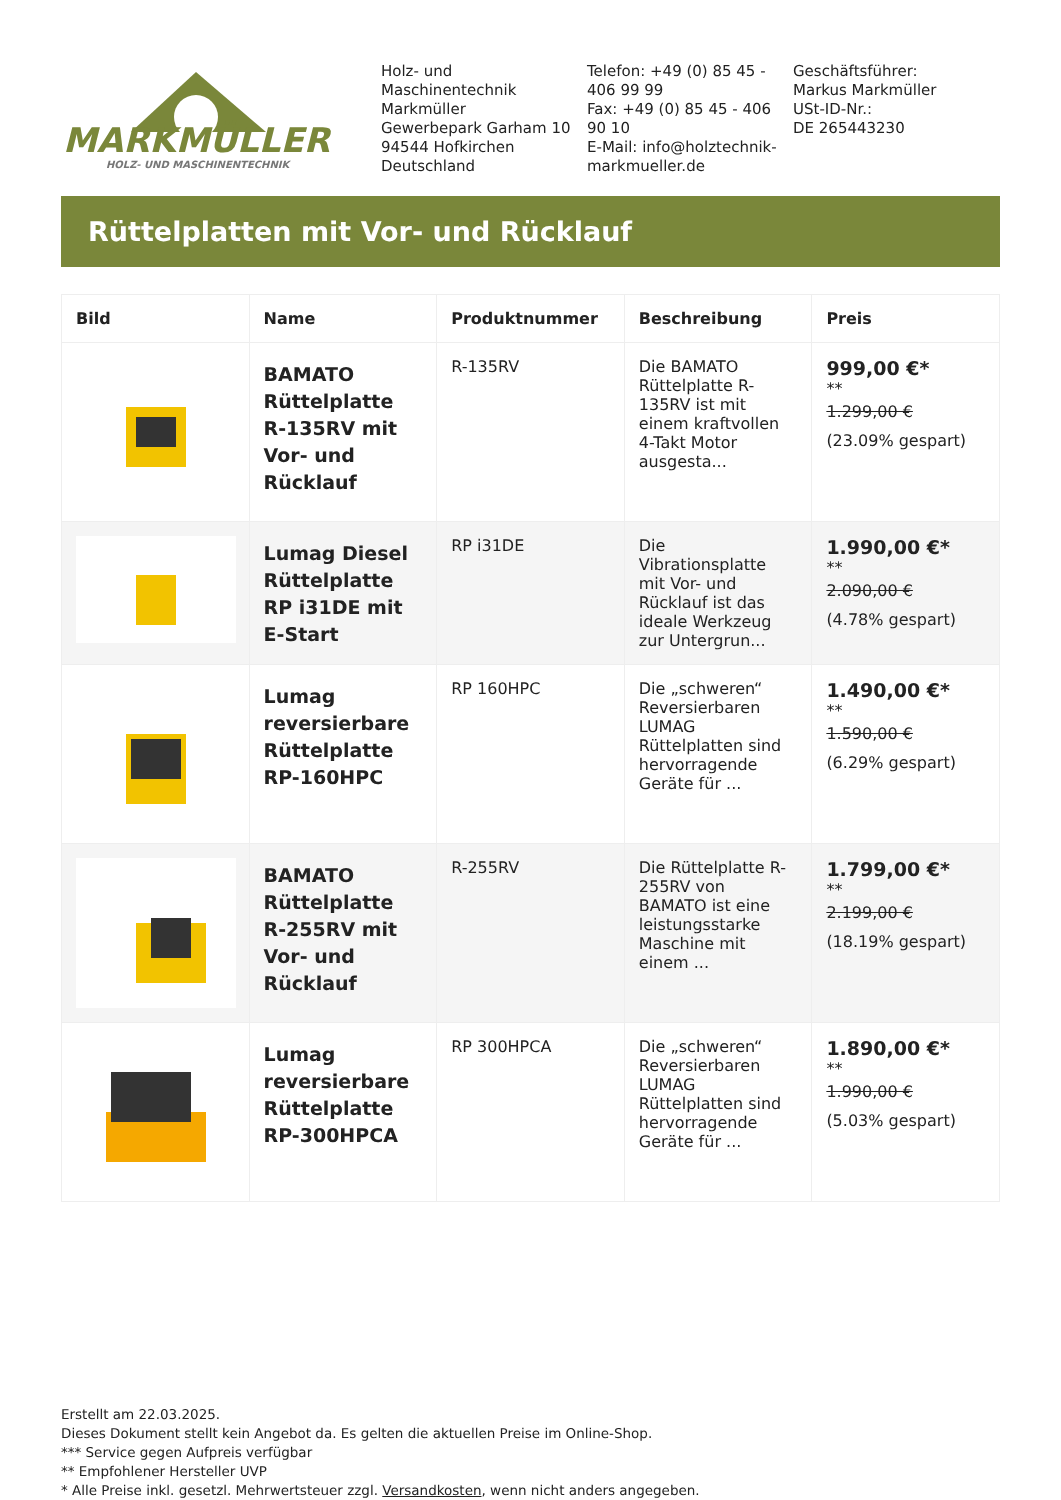MARKMÜLLER
HOLZ- UND MASCHINENTECHNIK
Holz- und Maschinentechnik Markmüller
Gewerbepark Garham 10
94544 Hofkirchen
Deutschland
Telefon: +49 (0) 85 45 - 406 99 99
Fax: +49 (0) 85 45 - 406 90 10
E-Mail: info@holztechnik-markmueller.de
Geschäftsführer:
Markus Markmüller
USt-ID-Nr.:
DE 265443230
Rüttelplatten mit Vor- und Rücklauf
| Bild | Name | Produktnummer | Beschreibung | Preis |
| --- | --- | --- | --- | --- |
| | BAMATO Rüttelplatte R-135RV mit Vor- und Rücklauf | R-135RV | Die BAMATO Rüttelplatte R-135RV ist mit einem kraftvollen 4-Takt Motor ausgesta... | 999,00 €* ** 1.299,00 € (23.09% gespart) |
| | Lumag Diesel Rüttelplatte RP i31DE mit E-Start | RP i31DE | Die Vibrationsplatte mit Vor- und Rücklauf ist das ideale Werkzeug zur Untergrun... | 1.990,00 €* ** 2.090,00 € (4.78% gespart) |
| | Lumag reversierbare Rüttelplatte RP-160HPC | RP 160HPC | Die „schweren“ Reversierbaren LUMAG Rüttelplatten sind hervorragende Geräte für ... | 1.490,00 €* ** 1.590,00 € (6.29% gespart) |
| | BAMATO Rüttelplatte R-255RV mit Vor- und Rücklauf | R-255RV | Die Rüttelplatte R-255RV von BAMATO ist eine leistungsstarke Maschine mit einem ... | 1.799,00 €* ** 2.199,00 € (18.19% gespart) |
| | Lumag reversierbare Rüttelplatte RP-300HPCA | RP 300HPCA | Die „schweren“ Reversierbaren LUMAG Rüttelplatten sind hervorragende Geräte für ... | 1.890,00 €* ** 1.990,00 € (5.03% gespart) |
Erstellt am 22.03.2025.
Dieses Dokument stellt kein Angebot da. Es gelten die aktuellen Preise im Online-Shop.
*** Service gegen Aufpreis verfügbar
** Empfohlener Hersteller UVP
* Alle Preise inkl. gesetzl. Mehrwertsteuer zzgl. Versandkosten, wenn nicht anders angegeben.